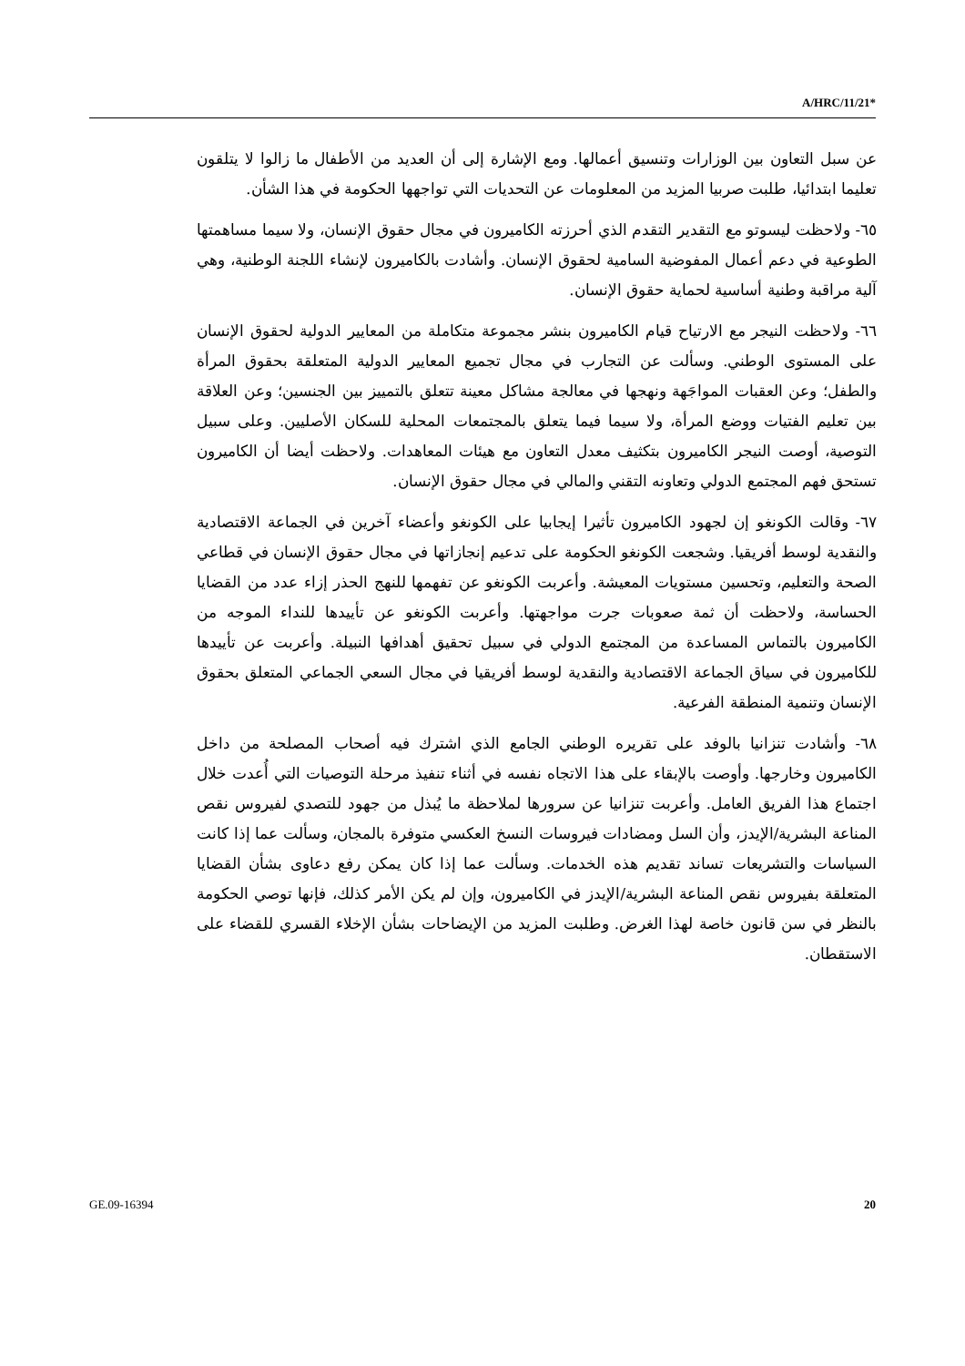A/HRC/11/21*
عن سبل التعاون بين الوزارات وتنسيق أعمالها. ومع الإشارة إلى أن العديد من الأطفال ما زالوا لا يتلقون تعليما ابتدائيا، طلبت صربيا المزيد من المعلومات عن التحديات التي تواجهها الحكومة في هذا الشأن.
٦٥- ولاحظت ليسوتو مع التقدير التقدم الذي أحرزته الكاميرون في مجال حقوق الإنسان، ولا سيما مساهمتها الطوعية في دعم أعمال المفوضية السامية لحقوق الإنسان. وأشادت بالكاميرون لإنشاء اللجنة الوطنية، وهي آلية مراقبة وطنية أساسية لحماية حقوق الإنسان.
٦٦- ولاحظت النيجر مع الارتياح قيام الكاميرون بنشر مجموعة متكاملة من المعايير الدولية لحقوق الإنسان على المستوى الوطني. وسألت عن التجارب في مجال تجميع المعايير الدولية المتعلقة بحقوق المرأة والطفل؛ وعن العقبات المواجَهة ونهجها في معالجة مشاكل معينة تتعلق بالتمييز بين الجنسين؛ وعن العلاقة بين تعليم الفتيات ووضع المرأة، ولا سيما فيما يتعلق بالمجتمعات المحلية للسكان الأصليين. وعلى سبيل التوصية، أوصت النيجر الكاميرون بتكثيف معدل التعاون مع هيئات المعاهدات. ولاحظت أيضا أن الكاميرون تستحق فهم المجتمع الدولي وتعاونه التقني والمالي في مجال حقوق الإنسان.
٦٧- وقالت الكونغو إن لجهود الكاميرون تأثيرا إيجابيا على الكونغو وأعضاء آخرين في الجماعة الاقتصادية والنقدية لوسط أفريقيا. وشجعت الكونغو الحكومة على تدعيم إنجازاتها في مجال حقوق الإنسان في قطاعي الصحة والتعليم، وتحسين مستويات المعيشة. وأعربت الكونغو عن تفهمها للنهج الحذر إزاء عدد من القضايا الحساسة، ولاحظت أن ثمة صعوبات جرت مواجهتها. وأعربت الكونغو عن تأييدها للنداء الموجه من الكاميرون بالتماس المساعدة من المجتمع الدولي في سبيل تحقيق أهدافها النبيلة. وأعربت عن تأييدها للكاميرون في سياق الجماعة الاقتصادية والنقدية لوسط أفريقيا في مجال السعي الجماعي المتعلق بحقوق الإنسان وتنمية المنطقة الفرعية.
٦٨- وأشادت تنزانيا بالوفد على تقريره الوطني الجامع الذي اشترك فيه أصحاب المصلحة من داخل الكاميرون وخارجها. وأوصت بالإبقاء على هذا الاتجاه نفسه في أثناء تنفيذ مرحلة التوصيات التي أُعدت خلال اجتماع هذا الفريق العامل. وأعربت تنزانيا عن سرورها لملاحظة ما يُبذل من جهود للتصدي لفيروس نقص المناعة البشرية/الإيدز، وأن السل ومضادات فيروسات النسخ العكسي متوفرة بالمجان، وسألت عما إذا كانت السياسات والتشريعات تساند تقديم هذه الخدمات. وسألت عما إذا كان يمكن رفع دعاوى بشأن القضايا المتعلقة بفيروس نقص المناعة البشرية/الإيدز في الكاميرون، وإن لم يكن الأمر كذلك، فإنها توصي الحكومة بالنظر في سن قانون خاصة لهذا الغرض. وطلبت المزيد من الإيضاحات بشأن الإخلاء القسري للقضاء على الاستقطان.
GE.09-16394 20